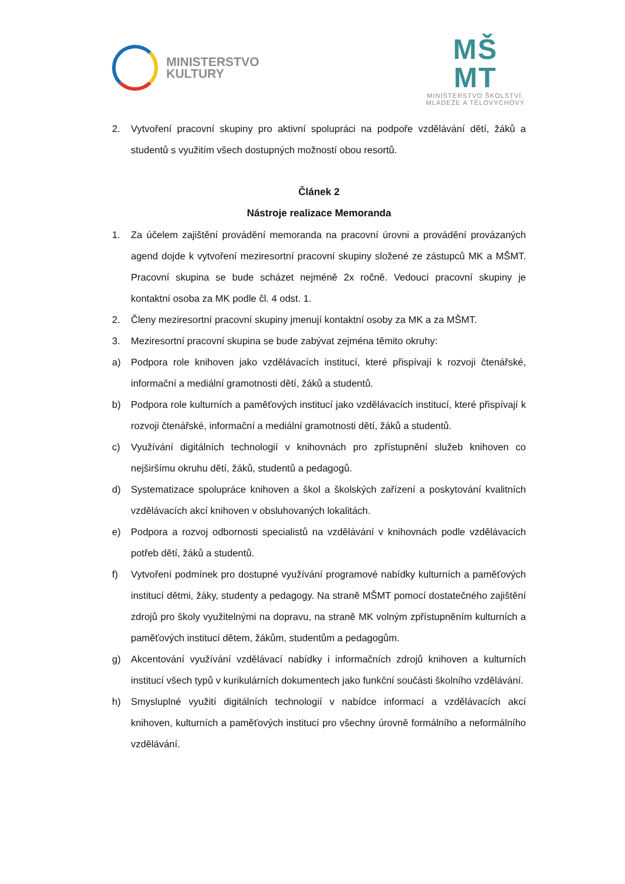MINISTERSTVO
KULTURY
MŠ
MT
MINISTERSTVO ŠKOLSTVÍ,
MLÁDEŽE A TĚLOVÝCHOVY
2. Vytvoření pracovní skupiny pro aktivní spolupráci na podpoře vzdělávání dětí, žáků a studentů s využitím všech dostupných možností obou resortů.
Článek 2
Nástroje realizace Memoranda
1. Za účelem zajištění provádění memoranda na pracovní úrovni a provádění provázaných agend dojde k vytvoření meziresortní pracovní skupiny složené ze zástupců MK a MŠMT. Pracovní skupina se bude scházet nejméně 2x ročně. Vedoucí pracovní skupiny je kontaktní osoba za MK podle čl. 4 odst. 1.
2. Členy meziresortní pracovní skupiny jmenují kontaktní osoby za MK a za MŠMT.
3. Meziresortní pracovní skupina se bude zabývat zejména těmito okruhy:
a) Podpora role knihoven jako vzdělávacích institucí, které přispívají k rozvoji čtenářské, informační a mediální gramotnosti dětí, žáků a studentů.
b) Podpora role kulturních a paměťových institucí jako vzdělávacích institucí, které přispívají k rozvoji čtenářské, informační a mediální gramotnosti dětí, žáků a studentů.
c) Využívání digitálních technologií v knihovnách pro zpřístupnění služeb knihoven co nejširšímu okruhu dětí, žáků, studentů a pedagogů.
d) Systematizace spolupráce knihoven a škol a školských zařízení a poskytování kvalitních vzdělávacích akcí knihoven v obsluhovaných lokalitách.
e) Podpora a rozvoj odbornosti specialistů na vzdělávání v knihovnách podle vzdělávacích potřeb dětí, žáků a studentů.
f) Vytvoření podmínek pro dostupné využívání programové nabídky kulturních a paměťových institucí dětmi, žáky, studenty a pedagogy. Na straně MŠMT pomocí dostatečného zajištění zdrojů pro školy využitelnými na dopravu, na straně MK volným zpřístupněním kulturních a paměťových institucí dětem, žákům, studentům a pedagogům.
g) Akcentování využívání vzdělávací nabídky i informačních zdrojů knihoven a kulturních institucí všech typů v kurikulárních dokumentech jako funkční součásti školního vzdělávání.
h) Smysluplné využití digitálních technologií v nabídce informací a vzdělávacích akcí knihoven, kulturních a paměťových institucí pro všechny úrovně formálního a neformálního vzdělávání.